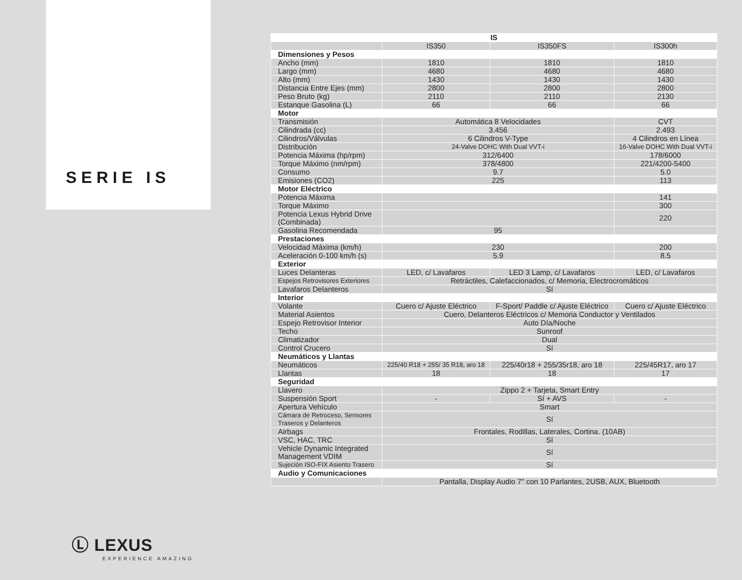SERIE IS
Ⓛ LEXUS
EXPERIENCE AMAZING
| IS | | | |
| --- | --- | --- | --- |
| | IS350 | IS350FS | IS300h |
| Dimensiones y Pesos | | | |
| Ancho (mm) | 1810 | 1810 | 1810 |
| Largo (mm) | 4680 | 4680 | 4680 |
| Alto (mm) | 1430 | 1430 | 1430 |
| Distancia Entre Ejes (mm) | 2800 | 2800 | 2800 |
| Peso Bruto (kg) | 2110 | 2110 | 2130 |
| Estanque Gasolina (L) | 66 | 66 | 66 |
| Motor | | | |
| Transmisión | Automática 8 Velocidades | | CVT |
| Cilindrada (cc) | 3.456 | | 2.493 |
| Cilindros/Válvulas | 6 Cilindros V-Type | | 4 Cilindros en Línea |
| Distribución | 24-Valve DOHC With Dual VVT-i | | 16-Valve DOHC With Dual VVT-i |
| Potencia Máxima (hp/rpm) | 312/6400 | | 178/6000 |
| Torque Máximo (nm/rpm) | 378/4800 | | 221/4200-5400 |
| Consumo | 9.7 | | 5.0 |
| Emisiones (CO2) | 225 | | 113 |
| Motor Eléctrico | | | |
| Potencia Máxima | | | 141 |
| Torque Máximo | | | 300 |
| Potencia Lexus Hybrid Drive (Combinada) | | | 220 |
| Gasolina Recomendada | 95 | | |
| Prestaciones | | | |
| Velocidad Máxima (km/h) | 230 | | 200 |
| Aceleración 0-100 km/h (s) | 5.9 | | 8.5 |
| Exterior | | | |
| Luces Delanteras | LED, c/ Lavafaros | LED 3 Lamp, c/ Lavafaros | LED, c/ Lavafaros |
| Espejos Retrovisores Exteriores | Retráctiles, Calefaccionados, c/ Memoria, Electrocromáticos | | |
| Lavafaros Delanteros | Sí | | |
| Interior | | | |
| Volante | Cuero c/ Ajuste Eléctrico | F-Sport/ Paddle c/ Ajuste Eléctrico | Cuero c/ Ajuste Eléctrico |
| Material Asientos | Cuero, Delanteros Eléctricos c/ Memoria Conductor y Ventilados | | |
| Espejo Retrovisor Interior | Auto Día/Noche | | |
| Techo | Sunroof | | |
| Climatizador | Dual | | |
| Control Crucero | Sí | | |
| Neumáticos y Llantas | | | |
| Neumáticos | 225/40 R18 + 255/ 35 R18, aro 18 | 225/40r18 + 255/35r18, aro 18 | 225/45R17, aro 17 |
| Llantas | 18 | 18 | 17 |
| Seguridad | | | |
| Llavero | Zippo 2 + Tarjeta, Smart Entry | | |
| Suspensión Sport | - | Sí + AVS | - |
| Apertura Vehículo | Smart | | |
| Cámara de Retroceso, Sensores Traseros y Delanteros | Sí | | |
| Airbags | Frontales, Rodillas, Laterales, Cortina. (10AB) | | |
| VSC, HAC, TRC | Sí | | |
| Vehicle Dynamic Integrated Management VDIM | Sí | | |
| Sujeción ISO-FIX Asiento Trasero | Sí | | |
| Audio y Comunicaciones | | | |
| | Pantalla, Display Audio 7" con 10 Parlantes, 2USB, AUX, Bluetooth | | |